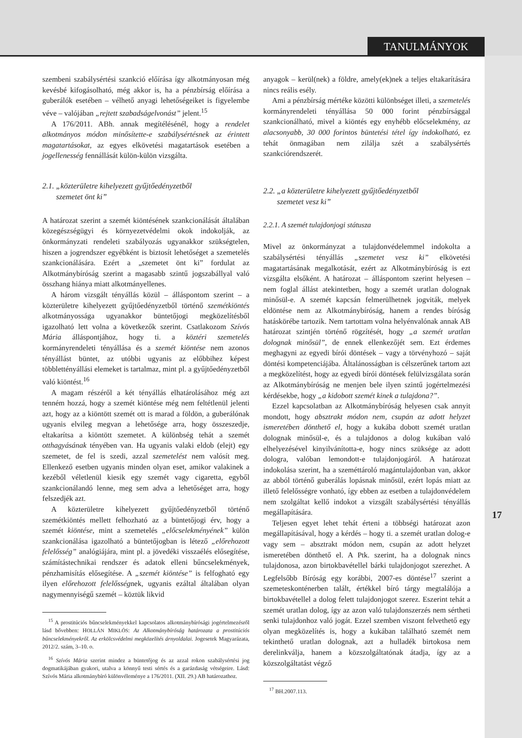TANULMÁNYOK
szembeni szabálysértési szankció előírása így alkotmányosan még kevésbé kifogásolható, még akkor is, ha a pénzbírság előírása a guberálók esetében – vélhető anyagi lehetőségeiket is figyelembe véve – valójában „rejtett szabadságelvonást” jelent.<sup>15</sup>
A 176/2011. ABh. annak megítélésénél, hogy a rendelet alkotmányos módon minősítette-e szabálysértésnek az érintett magatartásokat, az egyes elkövetési magatartások esetében a jogellenesség fennállását külön-külön vizsgálta.
2.1. „közterületre kihelyezett gyűjtőedényzetből
szemetet önt ki”
A határozat szerint a szemét kiöntésének szankcionálását általában közegészségügyi és környezetvédelmi okok indokolják, az önkormányzati rendeleti szabályozás ugyanakkor szükségtelen, hiszen a jogrendszer egyébként is biztosít lehetőséget a szemetelés szankcionálására. Ezért a „szemetet önt ki” fordulat az Alkotmánybíróság szerint a magasabb szintű jogszabállyal való összhang hiánya miatt alkotmányellenes.
A három vizsgált tényállás közül – álláspontom szerint – a közterületre kihelyezett gyűjtőedényzetből történő szemétkiöntés alkotmányossága ugyanakkor büntetőjogi megközelítésből igazolható lett volna a következők szerint. Csatlakozom Szívós Mária álláspontjához, hogy ti. a köztéri szemetelés kormányrendeleti tényállása és a szemét kiöntése nem azonos tényállást büntet, az utóbbi ugyanis az előbbihez képest többlettényállási elemeket is tartalmaz, mint pl. a gyűjtőedényzetből való kiöntést.<sup>16</sup>
A magam részéről a két tényállás elhatárolásához még azt tenném hozzá, hogy a szemét kiöntése még nem feltétlenül jelenti azt, hogy az a kiöntött szemét ott is marad a földön, a guberálónak ugyanis elvileg megvan a lehetősége arra, hogy összeszedje, eltakarítsa a kiöntött szemetet. A különbség tehát a szemét otthagyásának tényében van. Ha ugyanis valaki eldob (elejt) egy szemetet, de fel is szedi, azzal szemetelést nem valósít meg. Ellenkező esetben ugyanis minden olyan eset, amikor valakinek a kezéből véletlenül kiesik egy szemét vagy cigaretta, egyből szankcionálandó lenne, meg sem adva a lehetőséget arra, hogy felszedjék azt.
A közterületre kihelyezett gyűjtőedényzetből történő szemétkiöntés mellett felhozható az a büntetőjogi érv, hogy a szemét kiöntése, mint a szemetelés „előcselekményének” külön szankcionálása igazolható a büntetőjogban is létező „előrehozott felelősség” analógiájára, mint pl. a jövedéki visszaélés elősegítése, számítástechnikai rendszer és adatok elleni bűncselekmények, pénzhamisítás elősegítése. A „szemét kiöntése” is felfogható egy ilyen előrehozott felelősségnek, ugyanis ezáltal általában olyan nagymennyiségű szemét – köztük likvid
<sup>15</sup> A prostitúciós bűncselekményekkel kapcsolatos alkotmánybírósági jogértelmezésről lásd bővebben: HOLLÁN MIKLÓS: Az Alkotmánybíróság határozata a prostitúciós bűncselekményekről. Az erkölcsvédelmi megközelítés árnyoldalai. Jogesetek Magyarázata, 2012/2. szám, 3–10. o.
<sup>16</sup> Szívós Mária szerint mindez a büntetőjog és az azzal rokon szabálysértési jog dogmatikájában gyakori, utalva a könnyű testi sértés és a garázdaság vétségeire. Lásd: Szívós Mária alkotmánybíró különvéleménye a 176/2011. (XII. 29.) AB határozathoz.
anyagok – kerül(nek) a földre, amely(ek)nek a teljes eltakarítására nincs reális esély.
Ami a pénzbírság mértéke közötti különbséget illeti, a szemetelés kormányrendeleti tényállása 50 000 forint pénzbírsággal szankcionálható, mivel a kiöntés egy enyhébb előcselekmény, az alacsonyabb, 30 000 forintos büntetési tétel így indokolható, ez tehát önmagában nem zilálja szét a szabálysértés szankciórendszerét.
2.2. „a közterületre kihelyezett gyűjtőedényzetből
szemetet vesz ki”
2.2.1. A szemét tulajdonjogi státusza
Mivel az önkormányzat a tulajdonvédelemmel indokolta a szabálysértési tényállás „szemetet vesz ki” elkövetési magatartásának megalkotását, ezért az Alkotmánybíróság is ezt vizsgálta elsőként. A határozat – álláspontom szerint helyesen – nem foglal állást atekintetben, hogy a szemét uratlan dolognak minősül-e. A szemét kapcsán felmerülhetnek jogviták, melyek eldöntése nem az Alkotmánybíróság, hanem a rendes bíróság hatáskörébe tartozik. Nem tartottam volna helyénvalónak annak AB határozat szintjén történő rögzítését, hogy „a szemét uratlan dolognak minősül”, de ennek ellenkezőjét sem. Ezt érdemes meghagyni az egyedi bírói döntések – vagy a törvényhozó – saját döntési kompetenciájába. Általánosságban is célszerűnek tartom azt a megközelítést, hogy az egyedi bírói döntések felülvizsgálata során az Alkotmánybíróság ne menjen bele ilyen szintű jogértelmezési kérdésekbe, hogy „a kidobott szemét kinek a tulajdona?”.
Ezzel kapcsolatban az Alkotmánybíróság helyesen csak annyit mondott, hogy absztrakt módon nem, csupán az adott helyzet ismeretében dönthető el, hogy a kukába dobott szemét uratlan dolognak minősül-e, és a tulajdonos a dolog kukában való elhelyezésével kinyilvánította-e, hogy nincs szüksége az adott dologra, valóban lemondott-e tulajdonjogáról. A határozat indokolása szerint, ha a szeméttároló magántulajdonban van, akkor az abból történő guberálás lopásnak minősül, ezért lopás miatt az illető felelősségre vonható, így ebben az esetben a tulajdonvédelem nem szolgáltat kellő indokot a vizsgált szabálysértési tényállás megállapítására.
Teljesen egyet lehet tehát érteni a többségi határozat azon megállapításával, hogy a kérdés – hogy ti. a szemét uratlan dolog-e vagy sem – absztrakt módon nem, csupán az adott helyzet ismeretében dönthető el. A Ptk. szerint, ha a dolognak nincs tulajdonosa, azon birtokbavétellel bárki tulajdonjogot szerezhet. A Legfelsőbb Bíróság egy korábbi, 2007-es döntése<sup>17</sup> szerint a szemeteskonténerben talált, értékkel bíró tárgy megtalálója a birtokbavétellel a dolog felett tulajdonjogot szerez. Eszerint tehát a szemét uratlan dolog, így az azon való tulajdonszerzés nem sértheti senki tulajdonhoz való jogát. Ezzel szemben viszont felvethető egy olyan megközelítés is, hogy a kukában található szemét nem tekinthető uratlan dolognak, azt a hulladék birtokosa nem derelinkválja, hanem a közszolgáltatónak átadja, így az a közszolgáltatást végző
<sup>17</sup> BH.2007.113.
17